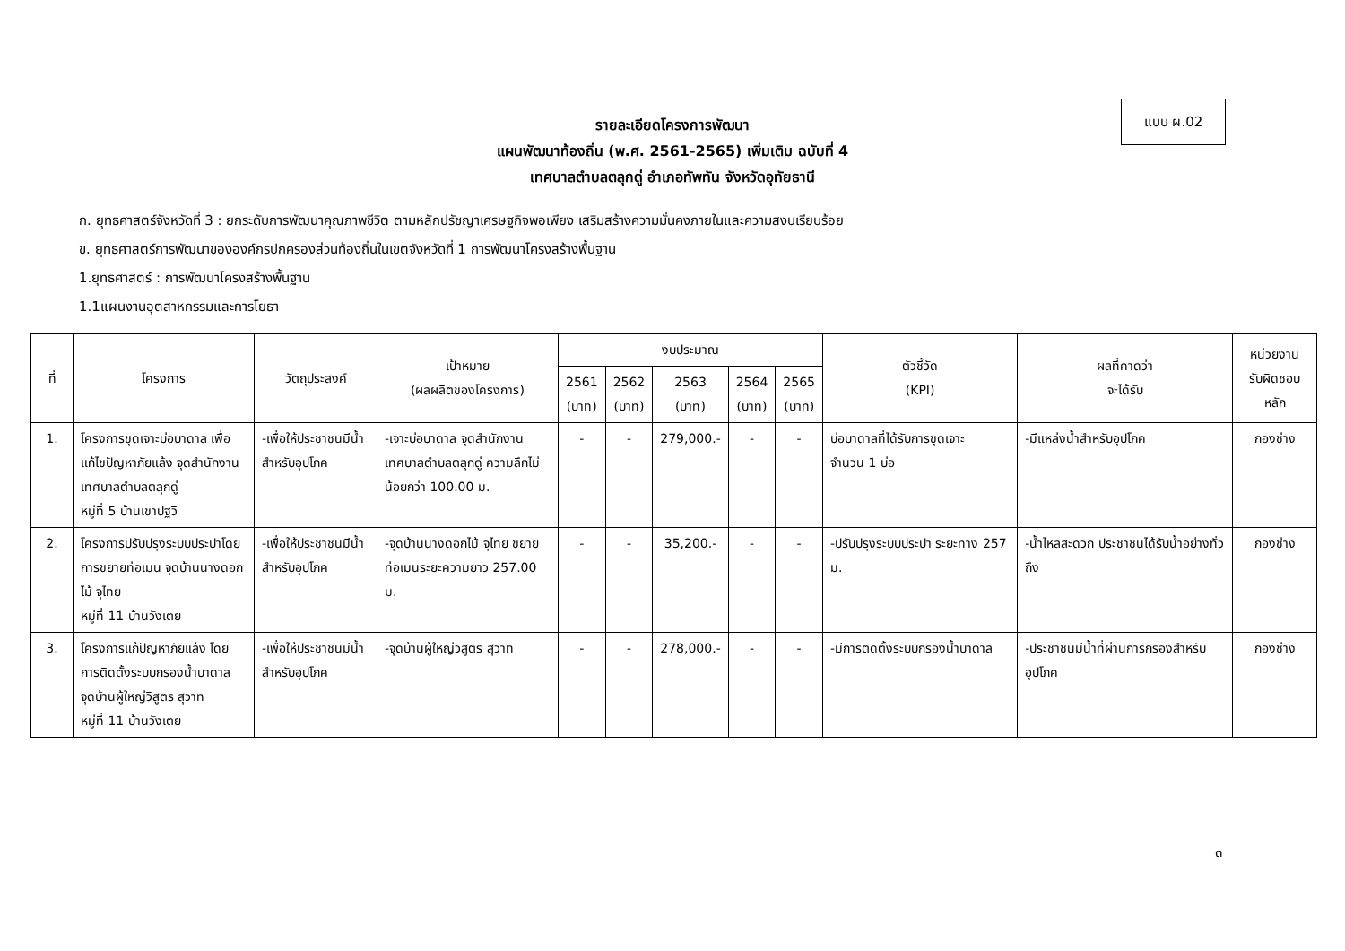แบบ ผ.02
รายละเอียดโครงการพัฒนา
แผนพัฒนาท้องถิ่น (พ.ศ. 2561-2565) เพิ่มเติม ฉบับที่ 4
เทศบาลตำบลตลุกดู่ อำเภอทัพทัน จังหวัดอุทัยธานี
ก. ยุทธศาสตร์จังหวัดที่ 3 : ยกระดับการพัฒนาคุณภาพชีวิต ตามหลักปรัชญาเศรษฐกิจพอเพียง เสริมสร้างความมั่นคงภายในและความสงบเรียบร้อย
ข. ยุทธศาสตร์การพัฒนาขององค์กรปกครองส่วนท้องถิ่นในเขตจังหวัดที่ 1 การพัฒนาโครงสร้างพื้นฐาน
1.ยุทธศาสตร์ : การพัฒนาโครงสร้างพื้นฐาน
1.1แผนงานอุตสาหกรรมและการโยธา
| ที่ | โครงการ | วัตถุประสงค์ | เป้าหมาย (ผลผลิตของโครงการ) | งบประมาณ | | | | | ตัวชี้วัด (KPI) | ผลที่คาดว่า จะได้รับ | หน่วยงาน รับผิดชอบหลัก |
| --- | --- | --- | --- | --- | --- | --- | --- | --- | --- | --- | --- |
| | | | | 2561 (บาท) | 2562 (บาท) | 2563 (บาท) | 2564 (บาท) | 2565 (บาท) | | | |
| 1. | โครงการขุดเจาะบ่อบาดาล เพื่อแก้ไขปัญหาภัยแล้ง จุดสำนักงานเทศบาลตำบลตลุกดู่ หมู่ที่ 5 บ้านเขาปฐวี | -เพื่อให้ประชาชนมีน้ำสำหรับอุปโภค | -เจาะบ่อบาดาล จุดสำนักงานเทศบาลตำบลตลุกดู่ ความลึกไม่น้อยกว่า 100.00 ม. | - | - | 279,000.- | - | - | บ่อบาดาลที่ได้รับการขุดเจาะ จำนวน 1 บ่อ | -มีแหล่งน้ำสำหรับอุปโภค | กองช่าง |
| 2. | โครงการปรับปรุงระบบประปาโดยการขยายท่อเมน จุดบ้านนางดอกไม้ จุไทย หมู่ที่ 11 บ้านวังเตย | -เพื่อให้ประชาชนมีน้ำสำหรับอุปโภค | -จุดบ้านนางดอกไม้ จุไทย ขยายท่อเมนระยะความยาว 257.00 ม. | - | - | 35,200.- | - | - | -ปรับปรุงระบบประปา ระยะทาง 257 ม. | -น้ำไหลสะดวก ประชาชนได้รับน้ำอย่างทั่วถึง | กองช่าง |
| 3. | โครงการแก้ปัญหาภัยแล้ง โดยการติดตั้งระบบกรองน้ำบาดาล จุดบ้านผู้ใหญ่วิสูตร สุวาท หมู่ที่ 11 บ้านวังเตย | -เพื่อให้ประชาชนมีน้ำสำหรับอุปโภค | -จุดบ้านผู้ใหญ่วิสูตร สุวาท | - | - | 278,000.- | - | - | -มีการติดตั้งระบบกรองน้ำบาดาล | -ประชาชนมีน้ำที่ผ่านการกรองสำหรับอุปโภค | กองช่าง |
๓